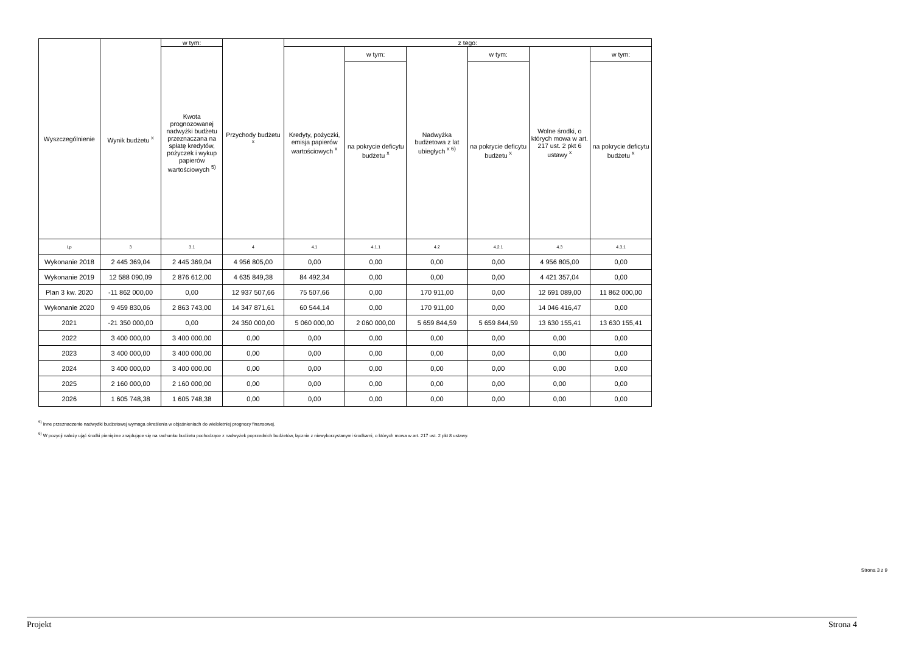| Wyszczególnienie | Wynik budżetu <sup>x</sup> | w tym: | Przychody budżetu <sup>x</sup> | z tego: | | | | | |
| --- | --- | --- | --- | --- | --- | --- | --- | --- | --- |
| | | Kwota prognozowanej nadwyżki budżetu przeznaczana na spłatę kredytów, pożyczek i wykup papierów wartościowych <sup>5)</sup> | | Kredyty, pożyczki, emisja papierów wartościowych <sup>x</sup> | w tym: | Nadwyżka budżetowa z lat ubiegłych <sup>x 6)</sup> | w tym: | Wolne środki, o których mowa w art. 217 ust. 2 pkt 6 ustawy <sup>x</sup> | w tym: |
| | | | | | na pokrycie deficytu budżetu <sup>x</sup> | | na pokrycie deficytu budżetu <sup>x</sup> | | na pokrycie deficytu budżetu <sup>x</sup> |
| Lp | 3 | 3.1 | 4 | 4.1 | 4.1.1 | 4.2 | 4.2.1 | 4.3 | 4.3.1 |
| Wykonanie 2018 | 2 445 369,04 | 2 445 369,04 | 4 956 805,00 | 0,00 | 0,00 | 0,00 | 0,00 | 4 956 805,00 | 0,00 |
| Wykonanie 2019 | 12 588 090,09 | 2 876 612,00 | 4 635 849,38 | 84 492,34 | 0,00 | 0,00 | 0,00 | 4 421 357,04 | 0,00 |
| Plan 3 kw. 2020 | -11 862 000,00 | 0,00 | 12 937 507,66 | 75 507,66 | 0,00 | 170 911,00 | 0,00 | 12 691 089,00 | 11 862 000,00 |
| Wykonanie 2020 | 9 459 830,06 | 2 863 743,00 | 14 347 871,61 | 60 544,14 | 0,00 | 170 911,00 | 0,00 | 14 046 416,47 | 0,00 |
| 2021 | -21 350 000,00 | 0,00 | 24 350 000,00 | 5 060 000,00 | 2 060 000,00 | 5 659 844,59 | 5 659 844,59 | 13 630 155,41 | 13 630 155,41 |
| 2022 | 3 400 000,00 | 3 400 000,00 | 0,00 | 0,00 | 0,00 | 0,00 | 0,00 | 0,00 | 0,00 |
| 2023 | 3 400 000,00 | 3 400 000,00 | 0,00 | 0,00 | 0,00 | 0,00 | 0,00 | 0,00 | 0,00 |
| 2024 | 3 400 000,00 | 3 400 000,00 | 0,00 | 0,00 | 0,00 | 0,00 | 0,00 | 0,00 | 0,00 |
| 2025 | 2 160 000,00 | 2 160 000,00 | 0,00 | 0,00 | 0,00 | 0,00 | 0,00 | 0,00 | 0,00 |
| 2026 | 1 605 748,38 | 1 605 748,38 | 0,00 | 0,00 | 0,00 | 0,00 | 0,00 | 0,00 | 0,00 |
<sup>5)</sup> Inne przeznaczenie nadwyżki budżetowej wymaga określenia w objaśnieniach do wieloletniej prognozy finansowej.
<sup>6)</sup> W pozycji należy ująć środki pieniężne znajdujące się na rachunku budżetu pochodzące z nadwyżek poprzednich budżetów, łącznie z niewykorzystanymi środkami, o których mowa w art. 217 ust. 2 pkt 8 ustawy.
Strona 3 z 9
Projekt Strona 4